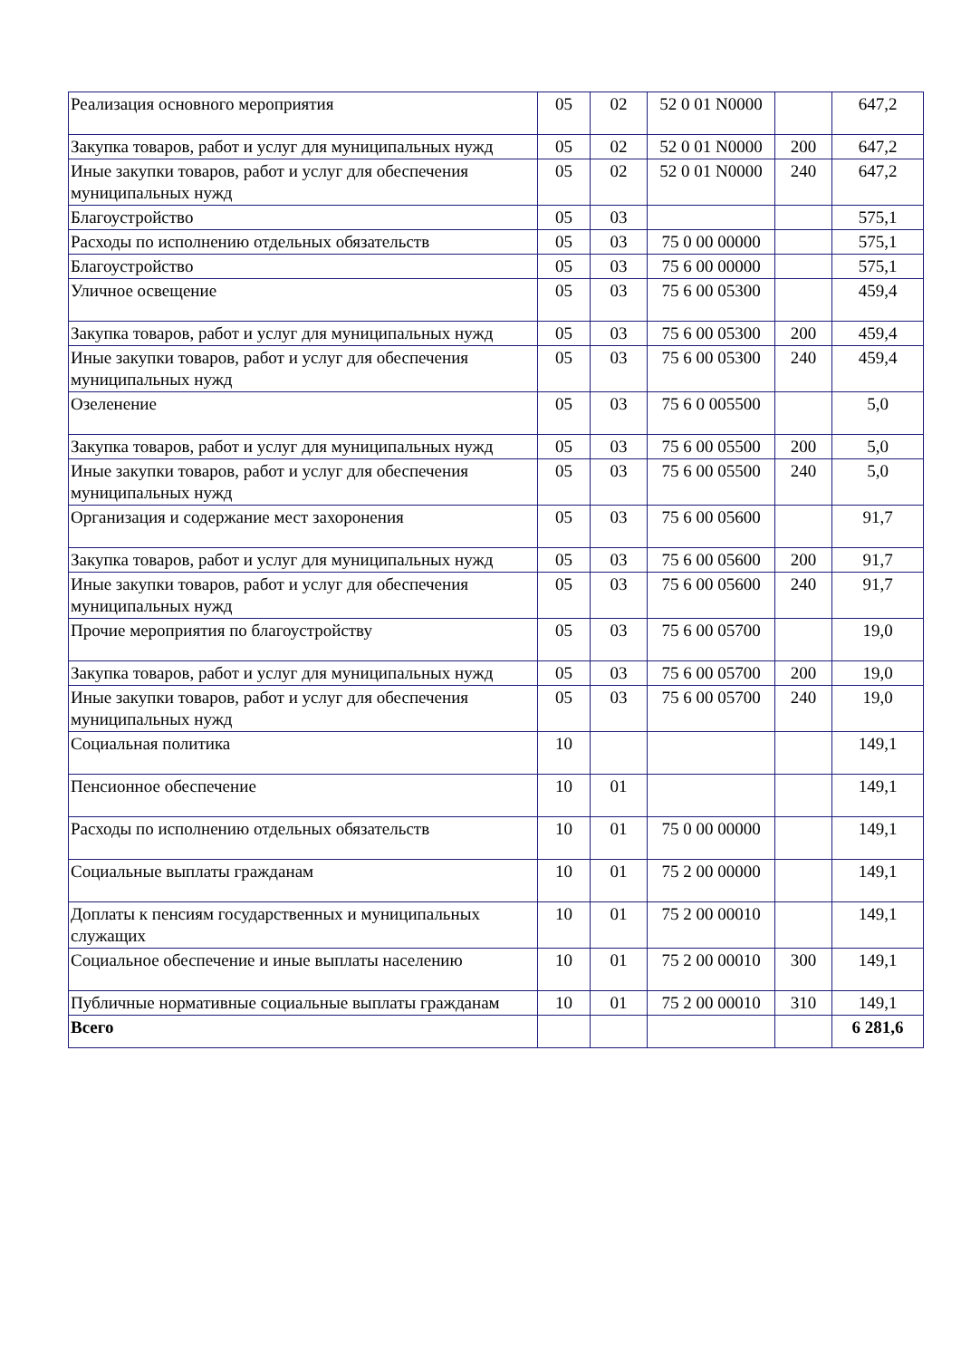| Реализация основного мероприятия | 05 | 02 | 52 0 01 N0000 | | 647,2 |
| Закупка товаров, работ и услуг для муниципальных нужд | 05 | 02 | 52 0 01 N0000 | 200 | 647,2 |
| Иные закупки товаров, работ и услуг для обеспечения муниципальных нужд | 05 | 02 | 52 0 01 N0000 | 240 | 647,2 |
| Благоустройство | 05 | 03 | | | 575,1 |
| Расходы по исполнению отдельных обязательств | 05 | 03 | 75 0 00 00000 | | 575,1 |
| Благоустройство | 05 | 03 | 75 6 00 00000 | | 575,1 |
| Уличное освещение | 05 | 03 | 75 6 00 05300 | | 459,4 |
| Закупка товаров, работ и услуг для муниципальных нужд | 05 | 03 | 75 6 00 05300 | 200 | 459,4 |
| Иные закупки товаров, работ и услуг для обеспечения муниципальных нужд | 05 | 03 | 75 6 00 05300 | 240 | 459,4 |
| Озеленение | 05 | 03 | 75 6 0 005500 | | 5,0 |
| Закупка товаров, работ и услуг для муниципальных нужд | 05 | 03 | 75 6 00 05500 | 200 | 5,0 |
| Иные закупки товаров, работ и услуг для обеспечения муниципальных нужд | 05 | 03 | 75 6 00 05500 | 240 | 5,0 |
| Организация и содержание мест захоронения | 05 | 03 | 75 6 00 05600 | | 91,7 |
| Закупка товаров, работ и услуг для муниципальных нужд | 05 | 03 | 75 6 00 05600 | 200 | 91,7 |
| Иные закупки товаров, работ и услуг для обеспечения муниципальных нужд | 05 | 03 | 75 6 00 05600 | 240 | 91,7 |
| Прочие мероприятия по благоустройству | 05 | 03 | 75 6 00 05700 | | 19,0 |
| Закупка товаров, работ и услуг для муниципальных нужд | 05 | 03 | 75 6 00 05700 | 200 | 19,0 |
| Иные закупки товаров, работ и услуг для обеспечения муниципальных нужд | 05 | 03 | 75 6 00 05700 | 240 | 19,0 |
| Социальная политика | 10 | | | | 149,1 |
| Пенсионное обеспечение | 10 | 01 | | | 149,1 |
| Расходы по исполнению отдельных обязательств | 10 | 01 | 75 0 00 00000 | | 149,1 |
| Социальные выплаты гражданам | 10 | 01 | 75 2 00 00000 | | 149,1 |
| Доплаты к пенсиям государственных и муниципальных служащих | 10 | 01 | 75 2 00 00010 | | 149,1 |
| Социальное обеспечение и иные выплаты населению | 10 | 01 | 75 2 00 00010 | 300 | 149,1 |
| Публичные нормативные социальные выплаты гражданам | 10 | 01 | 75 2 00 00010 | 310 | 149,1 |
| Всего | | | | | 6 281,6 |